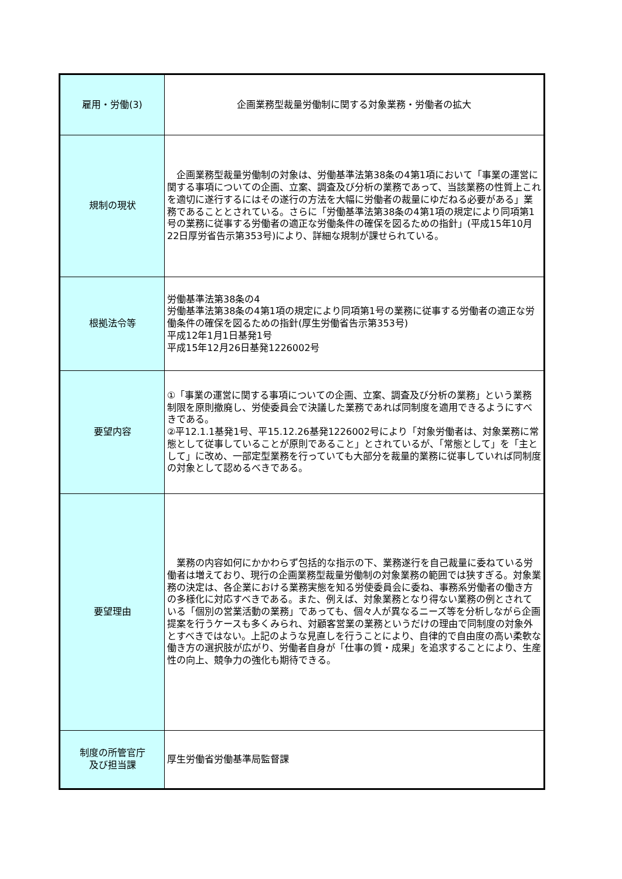| 雇用・労働(3) | 企画業務型裁量労働制に関する対象業務・労働者の拡大 |
| 規制の現状 | 企画業務型裁量労働制の対象は、労働基準法第38条の4第1項において「事業の運営に関する事項についての企画、立案、調査及び分析の業務であって、当該業務の性質上これを適切に遂行するにはその遂行の方法を大幅に労働者の裁量にゆだねる必要がある」業務であることとされている。さらに「労働基準法第38条の4第1項の規定により同項第1号の業務に従事する労働者の適正な労働条件の確保を図るための指針」(平成15年10月22日厚労省告示第353号)により、詳細な規制が課せられている。 |
| 根拠法令等 | 労働基準法第38条の4 労働基準法第38条の4第1項の規定により同項第1号の業務に従事する労働者の適正な労働条件の確保を図るための指針(厚生労働省告示第353号) 平成12年1月1日基発1号 平成15年12月26日基発1226002号 |
| 要望内容 | ①「事業の運営に関する事項についての企画、立案、調査及び分析の業務」という業務制限を原則撤廃し、労使委員会で決議した業務であれば同制度を適用できるようにすべきである。 ②平12.1.1基発1号、平15.12.26基発1226002号により「対象労働者は、対象業務に常態として従事していることが原則であること」とされているが、「常態として」を「主として」に改め、一部定型業務を行っていても大部分を裁量的業務に従事していれば同制度の対象として認めるべきである。 |
| 要望理由 | 業務の内容如何にかかわらず包括的な指示の下、業務遂行を自己裁量に委ねている労働者は増えており、現行の企画業務型裁量労働制の対象業務の範囲では狭すぎる。対象業務の決定は、各企業における業務実態を知る労使委員会に委ね、事務系労働者の働き方の多様化に対応すべきである。また、例えば、対象業務となり得ない業務の例とされている「個別の営業活動の業務」であっても、個々人が異なるニーズ等を分析しながら企画提案を行うケースも多くみられ、対顧客営業の業務というだけの理由で同制度の対象外とすべきではない。上記のような見直しを行うことにより、自律的で自由度の高い柔軟な働き方の選択肢が広がり、労働者自身が「仕事の質・成果」を追求することにより、生産性の向上、競争力の強化も期待できる。 |
| 制度の所管官庁 及び担当課 | 厚生労働省労働基準局監督課 |